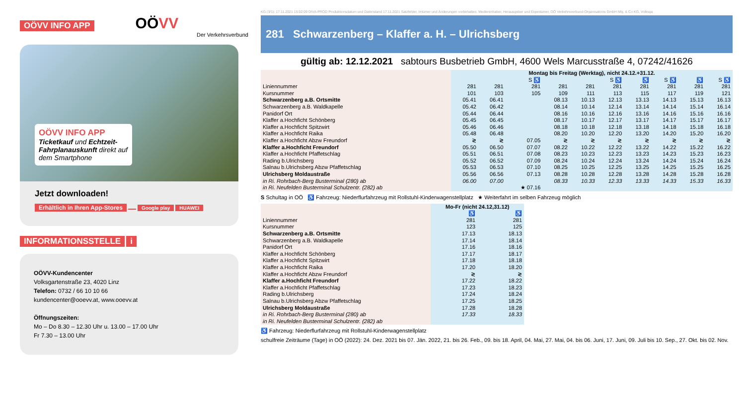OÖVV INFO APP OÖVV
Der Verkehrsverbund
OÖVV INFO APP
Ticketkauf und Echtzeit-Fahrplanauskunft direkt auf dem Smartphone
Jetzt downloaden!
Erhältlich in Ihren App-Stores Google play HUAWEI
INFORMATIONSSTELLE i
OÖVV-Kundencenter
Volksgartenstraße 23, 4020 Linz
Telefon: 0732 / 66 10 10 66
kundencenter@ooevv.at, www.ooevv.at
Öffnungszeiten:
Mo – Do 8.30 – 12.30 Uhr u. 13.00 – 17.00 Uhr
Fr 7.30 – 13.00 Uhr
KG (3/1): 17.11.2021 15:02:09 DIVA-PROD Produktionsdatum und Datenstand 17.11.2021 Satzfehler, Irrtümer und Änderungen vorbehalten. Medieninhaber, Herausgeber und Eigentümer, OÖ Verkehrsverbund-Organisations GmbH Nfg. & Co KG, Volksga
281 Schwarzenberg – Klaffer a. H. – Ulrichsberg
gültig ab: 12.12.2021 sabtours Busbetrieb GmbH, 4600 Wels Marcusstraße 4, 07242/41626
| | Montag bis Freitag (Werktag), nicht 24.12.+31.12. | | | | | | | | | |
| | | | S ♿ | | | S ♿ | ♿ | S ♿ | ♿ | S ♿ |
| Liniennummer | 281 | 281 | 281 | 281 | 281 | 281 | 281 | 281 | 281 | 281 |
| Kursnummer | 101 | 103 | 105 | 109 | 111 | 113 | 115 | 117 | 119 | 121 |
| Schwarzenberg a.B. Ortsmitte | 05.41 | 06.41 | | 08.13 | 10.13 | 12.13 | 13.13 | 14.13 | 15.13 | 16.13 |
| Schwarzenberg a.B. Waldkapelle | 05.42 | 06.42 | | 08.14 | 10.14 | 12.14 | 13.14 | 14.14 | 15.14 | 16.14 |
| Panidorf Ort | 05.44 | 06.44 | | 08.16 | 10.16 | 12.16 | 13.16 | 14.16 | 15.16 | 16.16 |
| Klaffer a.Hochficht Schönberg | 05.45 | 06.45 | | 08.17 | 10.17 | 12.17 | 13.17 | 14.17 | 15.17 | 16.17 |
| Klaffer a.Hochficht Spitzwirt | 05.46 | 06.46 | | 08.18 | 10.18 | 12.18 | 13.18 | 14.18 | 15.18 | 16.18 |
| Klaffer a.Hochficht Raika | 05.48 | 06.48 | | 08.20 | 10.20 | 12.20 | 13.20 | 14.20 | 15.20 | 16.20 |
| Klaffer a.Hochficht Abzw Freundorf | ≷ | ≷ | 07.05 | ≷ | ≷ | ≷ | ≷ | ≷ | ≷ | ≷ |
| Klaffer a.Hochficht Freundorf | 05.50 | 06.50 | 07.07 | 08.22 | 10.22 | 12.22 | 13.22 | 14.22 | 15.22 | 16.22 |
| Klaffer a.Hochficht Pfaffetschlag | 05.51 | 06.51 | 07.08 | 08.23 | 10.23 | 12.23 | 13.23 | 14.23 | 15.23 | 16.23 |
| Rading b.Ulrichsberg | 05.52 | 06.52 | 07.09 | 08.24 | 10.24 | 12.24 | 13.24 | 14.24 | 15.24 | 16.24 |
| Salnau b.Ulrichsberg Abzw Pfaffetschlag | 05.53 | 06.53 | 07.10 | 08.25 | 10.25 | 12.25 | 13.25 | 14.25 | 15.25 | 16.25 |
| Ulrichsberg Moldaustraße | 05.56 | 06.56 | 07.13 | 08.28 | 10.28 | 12.28 | 13.28 | 14.28 | 15.28 | 16.28 |
| in Ri. Rohrbach-Berg Busterminal (280) ab | 06.00 | 07.00 | | 08.33 | 10.33 | 12.33 | 13.33 | 14.33 | 15.33 | 16.33 |
| in Ri. Neufelden Busterminal Schulzentr. (282) ab | | | ★ 07.16 | | | | | | | |
S Schultag in OÖ ♿ Fahrzeug: Niederflurfahrzeug mit Rollstuhl-Kinderwagenstellplatz ★ Weiterfahrt im selben Fahrzeug möglich
| | Mo-Fr (nicht 24.12,31.12) | |
| | ♿ | ♿ |
| Liniennummer | 281 | 281 |
| Kursnummer | 123 | 125 |
| Schwarzenberg a.B. Ortsmitte | 17.13 | 18.13 |
| Schwarzenberg a.B. Waldkapelle | 17.14 | 18.14 |
| Panidorf Ort | 17.16 | 18.16 |
| Klaffer a.Hochficht Schönberg | 17.17 | 18.17 |
| Klaffer a.Hochficht Spitzwirt | 17.18 | 18.18 |
| Klaffer a.Hochficht Raika | 17.20 | 18.20 |
| Klaffer a.Hochficht Abzw Freundorf | ≷ | ≷ |
| Klaffer a.Hochficht Freundorf | 17.22 | 18.22 |
| Klaffer a.Hochficht Pfaffetschlag | 17.23 | 18.23 |
| Rading b.Ulrichsberg | 17.24 | 18.24 |
| Salnau b.Ulrichsberg Abzw Pfaffetschlag | 17.25 | 18.25 |
| Ulrichsberg Moldaustraße | 17.28 | 18.28 |
| in Ri. Rohrbach-Berg Busterminal (280) ab | 17.33 | 18.33 |
| in Ri. Neufelden Busterminal Schulzentr. (282) ab | | |
♿ Fahrzeug: Niederflurfahrzeug mit Rollstuhl-Kinderwagenstellplatz
schulfreie Zeiträume (Tage) in OÖ (2022): 24. Dez. 2021 bis 07. Jän. 2022, 21. bis 26. Feb., 09. bis 18. April, 04. Mai, 27. Mai, 04. bis 06. Juni, 17. Juni, 09. Juli bis 10. Sep., 27. Okt. bis 02. Nov.